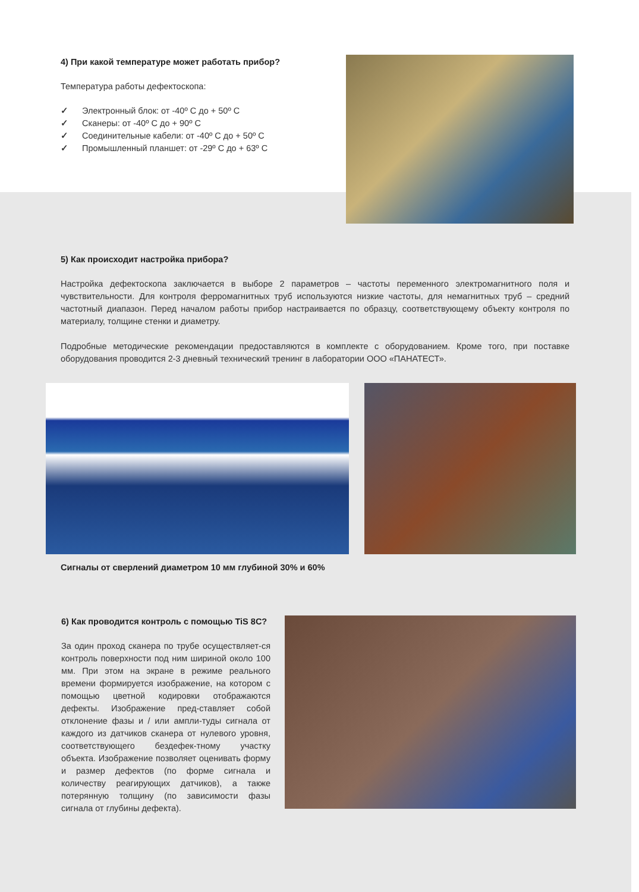4) При какой температуре может работать прибор?
Температура работы дефектоскопа:
✓ Электронный блок: от -40º С до + 50º С
✓ Сканеры: от -40º С до + 90º С
✓ Соединительные кабели: от -40º С до + 50º С
✓ Промышленный планшет: от -29º С до + 63º С
5) Как происходит настройка прибора?
Настройка дефектоскопа заключается в выборе 2 параметров – частоты переменного электромагнитного поля и чувствительности. Для контроля ферромагнитных труб используются низкие частоты, для немагнитных труб – средний частотный диапазон. Перед началом работы прибор настраивается по образцу, соответствующему объекту контроля по материалу, толщине стенки и диаметру.
Подробные методические рекомендации предоставляются в комплекте с оборудованием. Кроме того, при поставке оборудования проводится 2-3 дневный технический тренинг в лаборатории ООО «ПАНАТЕСТ».
Сигналы от сверлений диаметром 10 мм глубиной 30% и 60%
6) Как проводится контроль с помощью TiS 8C?
За один проход сканера по трубе осуществляет-ся контроль поверхности под ним шириной около 100 мм. При этом на экране в режиме реального времени формируется изображение, на котором с помощью цветной кодировки отображаются дефекты. Изображение пред-ставляет собой отклонение фазы и / или ампли-туды сигнала от каждого из датчиков сканера от нулевого уровня, соответствующего бездефек-тному участку объекта. Изображение позволяет оценивать форму и размер дефектов (по форме сигнала и количеству реагирующих датчиков), а также потерянную толщину (по зависимости фазы сигнала от глубины дефекта).